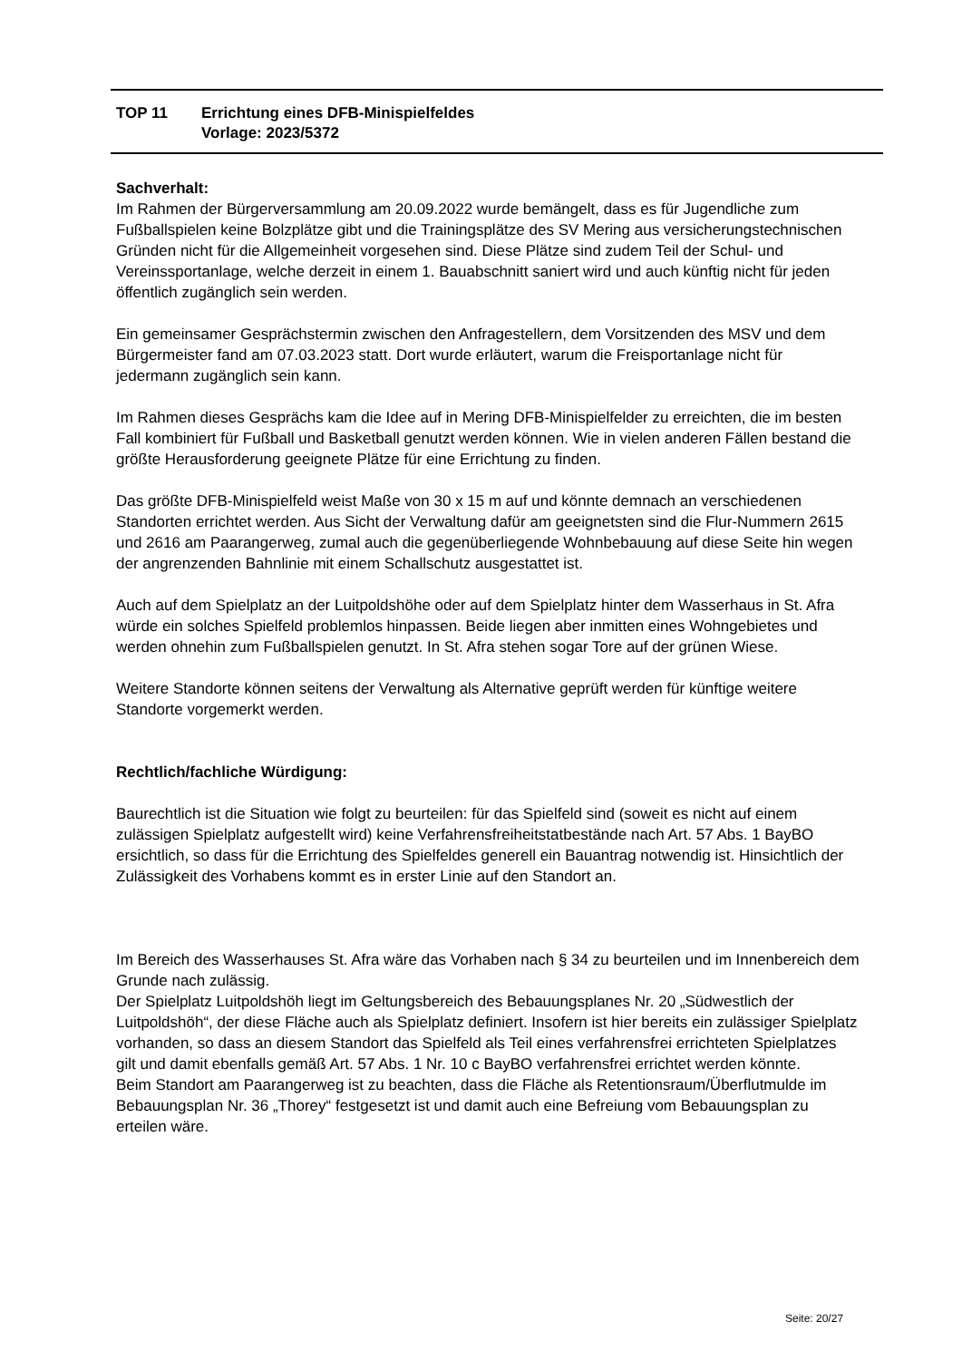| TOP 11 | Errichtung eines DFB-Minispielfeldes Vorlage: 2023/5372 |
Sachverhalt:
Im Rahmen der Bürgerversammlung am 20.09.2022 wurde bemängelt, dass es für Jugendliche zum Fußballspielen keine Bolzplätze gibt und die Trainingsplätze des SV Mering aus versicherungstechnischen Gründen nicht für die Allgemeinheit vorgesehen sind. Diese Plätze sind zudem Teil der Schul- und Vereinssportanlage, welche derzeit in einem 1. Bauabschnitt saniert wird und auch künftig nicht für jeden öffentlich zugänglich sein werden.
Ein gemeinsamer Gesprächstermin zwischen den Anfragestellern, dem Vorsitzenden des MSV und dem Bürgermeister fand am 07.03.2023 statt. Dort wurde erläutert, warum die Freisportanlage nicht für jedermann zugänglich sein kann.
Im Rahmen dieses Gesprächs kam die Idee auf in Mering DFB-Minispielfelder zu erreichten, die im besten Fall kombiniert für Fußball und Basketball genutzt werden können. Wie in vielen anderen Fällen bestand die größte Herausforderung geeignete Plätze für eine Errichtung zu finden.
Das größte DFB-Minispielfeld weist Maße von 30 x 15 m auf und könnte demnach an verschiedenen Standorten errichtet werden. Aus Sicht der Verwaltung dafür am geeignetsten sind die Flur-Nummern 2615 und 2616 am Paarangerweg, zumal auch die gegenüberliegende Wohnbebauung auf diese Seite hin wegen der angrenzenden Bahnlinie mit einem Schallschutz ausgestattet ist.
Auch auf dem Spielplatz an der Luitpoldshöhe oder auf dem Spielplatz hinter dem Wasserhaus in St. Afra würde ein solches Spielfeld problemlos hinpassen. Beide liegen aber inmitten eines Wohngebietes und werden ohnehin zum Fußballspielen genutzt. In St. Afra stehen sogar Tore auf der grünen Wiese.
Weitere Standorte können seitens der Verwaltung als Alternative geprüft werden für künftige weitere Standorte vorgemerkt werden.
Rechtlich/fachliche Würdigung:
Baurechtlich ist die Situation wie folgt zu beurteilen: für das Spielfeld sind (soweit es nicht auf einem zulässigen Spielplatz aufgestellt wird) keine Verfahrensfreiheitstatbestände nach Art. 57 Abs. 1 BayBO ersichtlich, so dass für die Errichtung des Spielfeldes generell ein Bauantrag notwendig ist. Hinsichtlich der Zulässigkeit des Vorhabens kommt es in erster Linie auf den Standort an.
Im Bereich des Wasserhauses St. Afra wäre das Vorhaben nach § 34 zu beurteilen und im Innenbereich dem Grunde nach zulässig.
Der Spielplatz Luitpoldshöh liegt im Geltungsbereich des Bebauungsplanes Nr. 20 „Südwestlich der Luitpoldshöh“, der diese Fläche auch als Spielplatz definiert. Insofern ist hier bereits ein zulässiger Spielplatz vorhanden, so dass an diesem Standort das Spielfeld als Teil eines verfahrensfrei errichteten Spielplatzes gilt und damit ebenfalls gemäß Art. 57 Abs. 1 Nr. 10 c BayBO verfahrensfrei errichtet werden könnte.
Beim Standort am Paarangerweg ist zu beachten, dass die Fläche als Retentionsraum/Überflutmulde im Bebauungsplan Nr. 36 „Thorey“ festgesetzt ist und damit auch eine Befreiung vom Bebauungsplan zu erteilen wäre.
Seite: 20/27